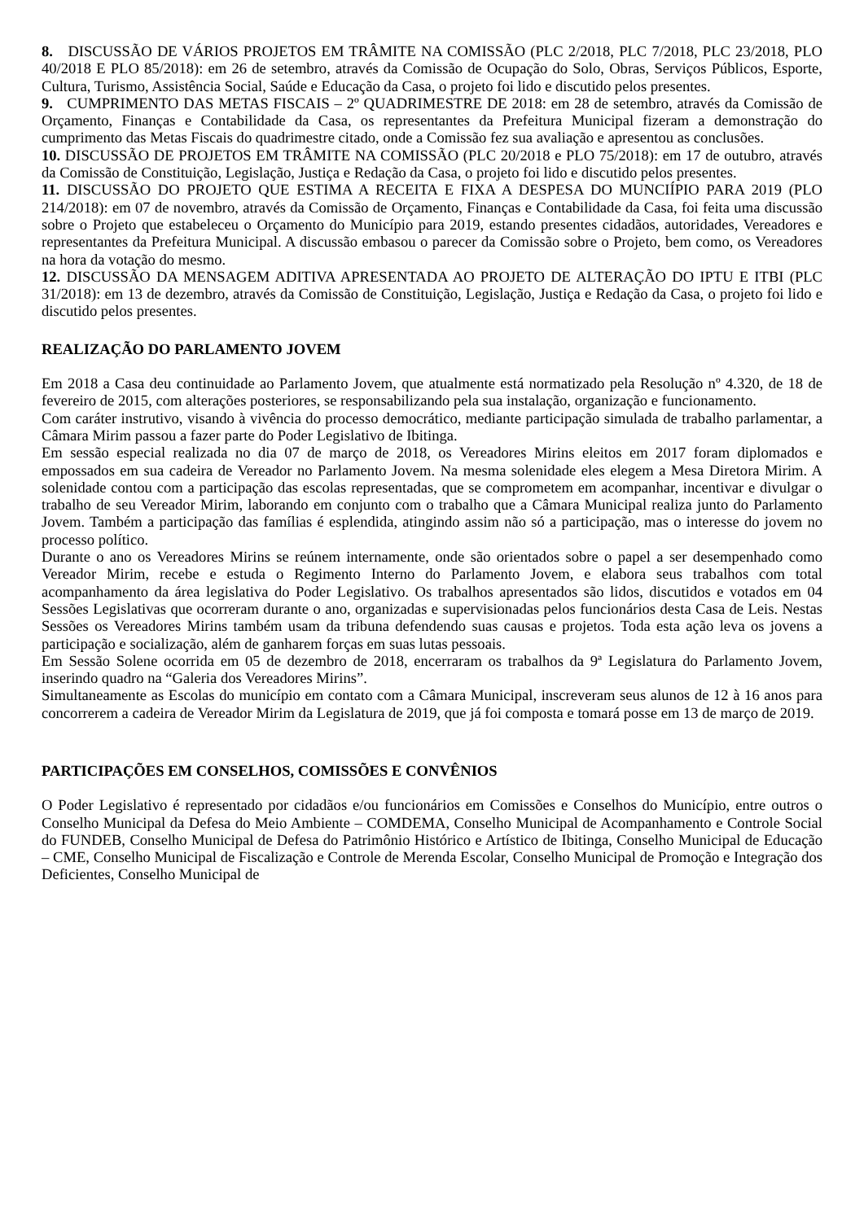8. DISCUSSÃO DE VÁRIOS PROJETOS EM TRÂMITE NA COMISSÃO (PLC 2/2018, PLC 7/2018, PLC 23/2018, PLO 40/2018 E PLO 85/2018): em 26 de setembro, através da Comissão de Ocupação do Solo, Obras, Serviços Públicos, Esporte, Cultura, Turismo, Assistência Social, Saúde e Educação da Casa, o projeto foi lido e discutido pelos presentes.
9. CUMPRIMENTO DAS METAS FISCAIS – 2º QUADRIMESTRE DE 2018: em 28 de setembro, através da Comissão de Orçamento, Finanças e Contabilidade da Casa, os representantes da Prefeitura Municipal fizeram a demonstração do cumprimento das Metas Fiscais do quadrimestre citado, onde a Comissão fez sua avaliação e apresentou as conclusões.
10. DISCUSSÃO DE PROJETOS EM TRÂMITE NA COMISSÃO (PLC 20/2018 e PLO 75/2018): em 17 de outubro, através da Comissão de Constituição, Legislação, Justiça e Redação da Casa, o projeto foi lido e discutido pelos presentes.
11. DISCUSSÃO DO PROJETO QUE ESTIMA A RECEITA E FIXA A DESPESA DO MUNCIÍPIO PARA 2019 (PLO 214/2018): em 07 de novembro, através da Comissão de Orçamento, Finanças e Contabilidade da Casa, foi feita uma discussão sobre o Projeto que estabeleceu o Orçamento do Município para 2019, estando presentes cidadãos, autoridades, Vereadores e representantes da Prefeitura Municipal. A discussão embasou o parecer da Comissão sobre o Projeto, bem como, os Vereadores na hora da votação do mesmo.
12. DISCUSSÃO DA MENSAGEM ADITIVA APRESENTADA AO PROJETO DE ALTERAÇÃO DO IPTU E ITBI (PLC 31/2018): em 13 de dezembro, através da Comissão de Constituição, Legislação, Justiça e Redação da Casa, o projeto foi lido e discutido pelos presentes.
REALIZAÇÃO DO PARLAMENTO JOVEM
Em 2018 a Casa deu continuidade ao Parlamento Jovem, que atualmente está normatizado pela Resolução nº 4.320, de 18 de fevereiro de 2015, com alterações posteriores, se responsabilizando pela sua instalação, organização e funcionamento.
Com caráter instrutivo, visando à vivência do processo democrático, mediante participação simulada de trabalho parlamentar, a Câmara Mirim passou a fazer parte do Poder Legislativo de Ibitinga.
Em sessão especial realizada no dia 07 de março de 2018, os Vereadores Mirins eleitos em 2017 foram diplomados e empossados em sua cadeira de Vereador no Parlamento Jovem. Na mesma solenidade eles elegem a Mesa Diretora Mirim. A solenidade contou com a participação das escolas representadas, que se comprometem em acompanhar, incentivar e divulgar o trabalho de seu Vereador Mirim, laborando em conjunto com o trabalho que a Câmara Municipal realiza junto do Parlamento Jovem. Também a participação das famílias é esplendida, atingindo assim não só a participação, mas o interesse do jovem no processo político.
Durante o ano os Vereadores Mirins se reúnem internamente, onde são orientados sobre o papel a ser desempenhado como Vereador Mirim, recebe e estuda o Regimento Interno do Parlamento Jovem, e elabora seus trabalhos com total acompanhamento da área legislativa do Poder Legislativo. Os trabalhos apresentados são lidos, discutidos e votados em 04 Sessões Legislativas que ocorreram durante o ano, organizadas e supervisionadas pelos funcionários desta Casa de Leis. Nestas Sessões os Vereadores Mirins também usam da tribuna defendendo suas causas e projetos. Toda esta ação leva os jovens a participação e socialização, além de ganharem forças em suas lutas pessoais.
Em Sessão Solene ocorrida em 05 de dezembro de 2018, encerraram os trabalhos da 9ª Legislatura do Parlamento Jovem, inserindo quadro na “Galeria dos Vereadores Mirins”.
Simultaneamente as Escolas do município em contato com a Câmara Municipal, inscreveram seus alunos de 12 à 16 anos para concorrerem a cadeira de Vereador Mirim da Legislatura de 2019, que já foi composta e tomará posse em 13 de março de 2019.
PARTICIPAÇÕES EM CONSELHOS, COMISSÕES E CONVÊNIOS
O Poder Legislativo é representado por cidadãos e/ou funcionários em Comissões e Conselhos do Município, entre outros o Conselho Municipal da Defesa do Meio Ambiente – COMDEMA, Conselho Municipal de Acompanhamento e Controle Social do FUNDEB, Conselho Municipal de Defesa do Patrimônio Histórico e Artístico de Ibitinga, Conselho Municipal de Educação – CME, Conselho Municipal de Fiscalização e Controle de Merenda Escolar, Conselho Municipal de Promoção e Integração dos Deficientes, Conselho Municipal de